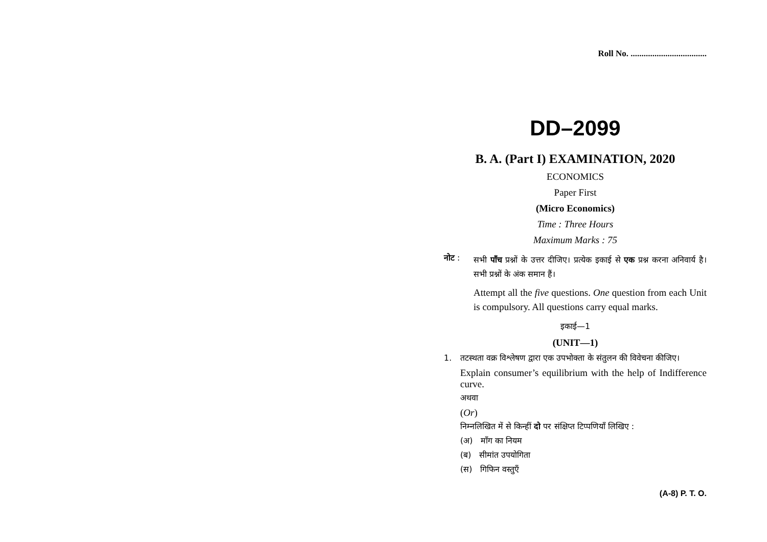Roll No. ...................................
DD–2099
B. A. (Part I) EXAMINATION, 2020
ECONOMICS
Paper First
(Micro Economics)
Time : Three Hours
Maximum Marks : 75
नोट :
सभी पाँच प्रश्नों के उत्तर दीजिए। प्रत्येक इकाई से एक प्रश्न करना अनिवार्य है। सभी प्रश्नों के अंक समान हैं।
Attempt all the five questions. One question from each Unit is compulsory. All questions carry equal marks.
इकाई—1
(UNIT—1)
1. तटस्थता वक्र विश्लेषण द्वारा एक उपभोक्ता के संतुलन की विवेचना कीजिए।
Explain consumer’s equilibrium with the help of Indifference curve.
अथवा
(Or)
निम्नलिखित में से किन्हीं दो पर संक्षिप्त टिप्पणियाँ लिखिए :
(अ) माँग का नियम
(ब) सीमांत उपयोगिता
(स) गिफिन वस्तुएँ
(A-8) P. T. O.